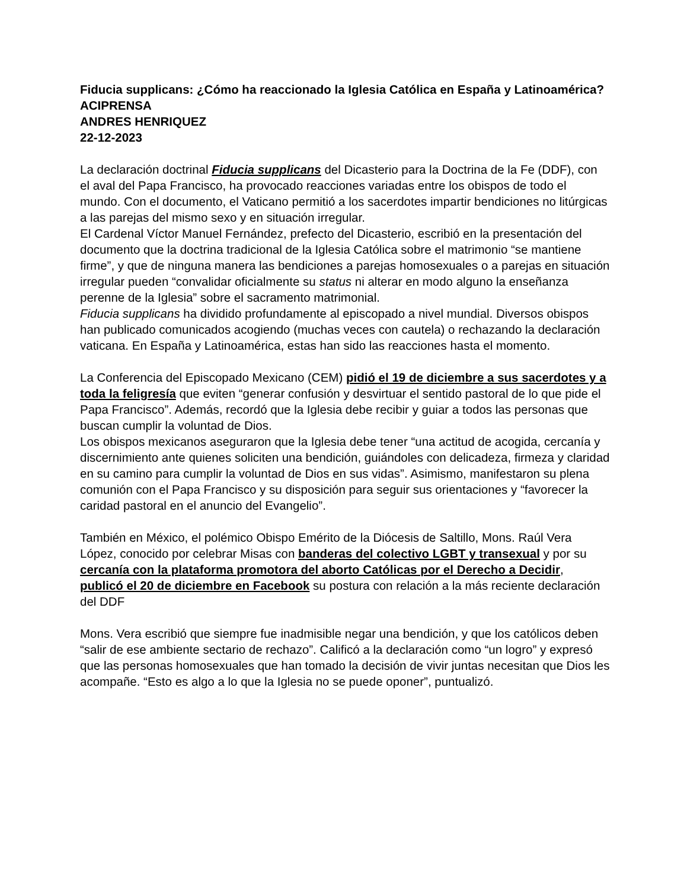Fiducia supplicans: ¿Cómo ha reaccionado la Iglesia Católica en España y Latinoamérica?
ACIPRENSA
ANDRES HENRIQUEZ
22-12-2023
La declaración doctrinal Fiducia supplicans del Dicasterio para la Doctrina de la Fe (DDF), con el aval del Papa Francisco, ha provocado reacciones variadas entre los obispos de todo el mundo. Con el documento, el Vaticano permitió a los sacerdotes impartir bendiciones no litúrgicas a las parejas del mismo sexo y en situación irregular.
El Cardenal Víctor Manuel Fernández, prefecto del Dicasterio, escribió en la presentación del documento que la doctrina tradicional de la Iglesia Católica sobre el matrimonio “se mantiene firme”, y que de ninguna manera las bendiciones a parejas homosexuales o a parejas en situación irregular pueden “convalidar oficialmente su status ni alterar en modo alguno la enseñanza perenne de la Iglesia” sobre el sacramento matrimonial.
Fiducia supplicans ha dividido profundamente al episcopado a nivel mundial. Diversos obispos han publicado comunicados acogiendo (muchas veces con cautela) o rechazando la declaración vaticana. En España y Latinoamérica, estas han sido las reacciones hasta el momento.
La Conferencia del Episcopado Mexicano (CEM) pidió el 19 de diciembre a sus sacerdotes y a toda la feligresía que eviten “generar confusión y desvirtuar el sentido pastoral de lo que pide el Papa Francisco”. Además, recordó que la Iglesia debe recibir y guiar a todos las personas que buscan cumplir la voluntad de Dios.
Los obispos mexicanos aseguraron que la Iglesia debe tener “una actitud de acogida, cercanía y discernimiento ante quienes soliciten una bendición, guiándoles con delicadeza, firmeza y claridad en su camino para cumplir la voluntad de Dios en sus vidas”. Asimismo, manifestaron su plena comunión con el Papa Francisco y su disposición para seguir sus orientaciones y “favorecer la caridad pastoral en el anuncio del Evangelio”.
También en México, el polémico Obispo Emérito de la Diócesis de Saltillo, Mons. Raúl Vera López, conocido por celebrar Misas con banderas del colectivo LGBT y transexual y por su cercanía con la plataforma promotora del aborto Católicas por el Derecho a Decidir, publicó el 20 de diciembre en Facebook su postura con relación a la más reciente declaración del DDF
Mons. Vera escribió que siempre fue inadmisible negar una bendición, y que los católicos deben “salir de ese ambiente sectario de rechazo”. Calificó a la declaración como “un logro” y expresó que las personas homosexuales que han tomado la decisión de vivir juntas necesitan que Dios les acompañe. “Esto es algo a lo que la Iglesia no se puede oponer”, puntualizó.